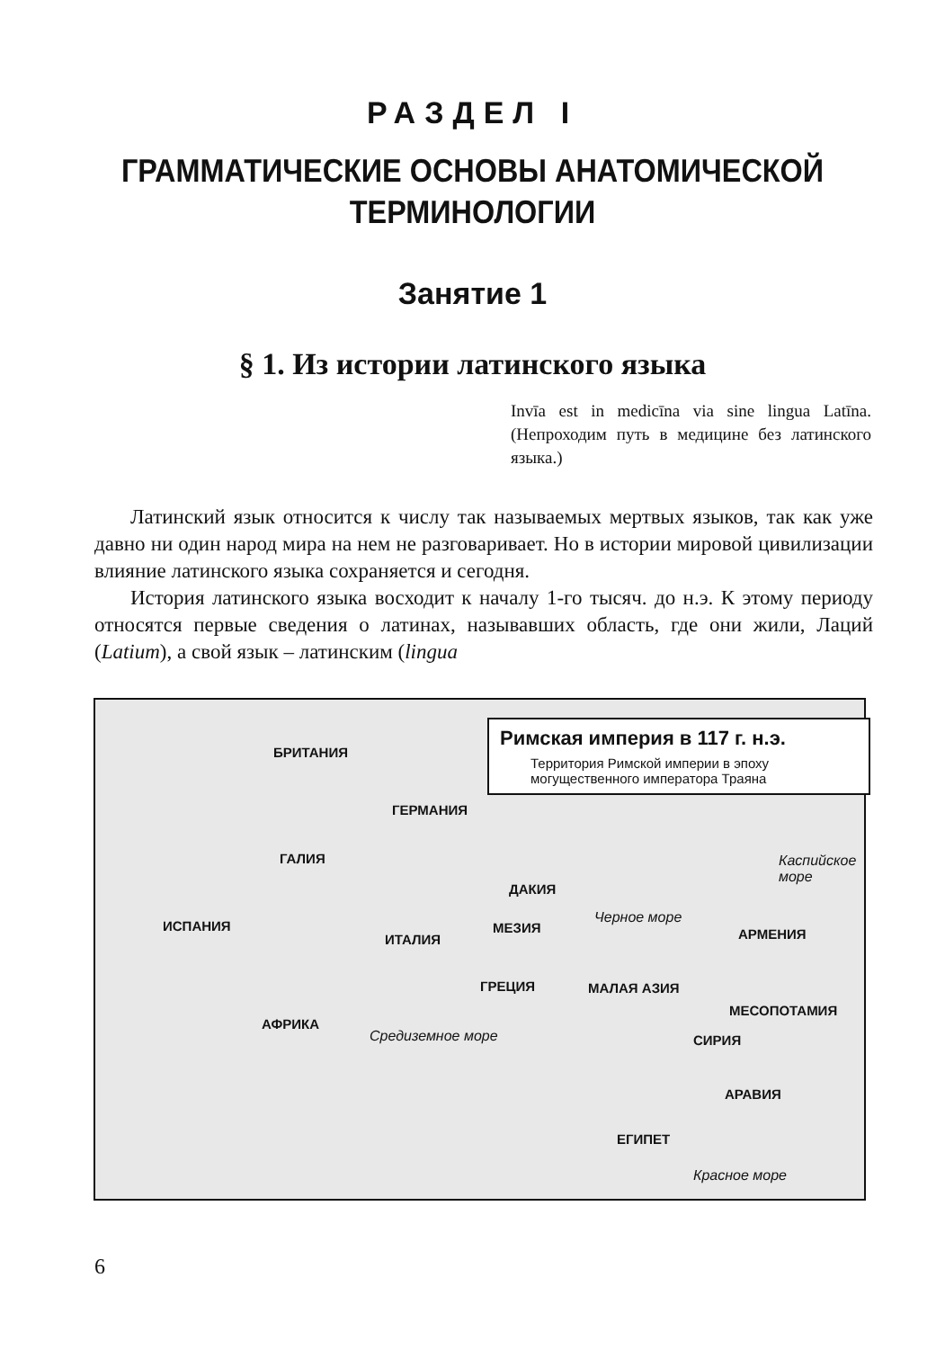РАЗДЕЛ I
ГРАММАТИЧЕСКИЕ ОСНОВЫ АНАТОМИЧЕСКОЙ
ТЕРМИНОЛОГИИ
Занятие 1
§ 1. Из истории латинского языка
Invīa est in medicīna via sine lingua Latīna. (Непроходим путь в медицине без латинского языка.)
Латинский язык относится к числу так называемых мертвых языков, так как уже давно ни один народ мира на нем не разговаривает. Но в истории мировой цивилизации влияние латинского языка сохраняется и сегодня.
История латинского языка восходит к началу 1-го тысяч. до н.э. К этому периоду относятся первые сведения о латинах, называвших область, где они жили, Лаций (Latium), а свой язык – латинским (lingua
Римская империя в 117 г. н.э.
Территория Римской империи в эпоху могущественного императора Траяна
БРИТАНИЯ
ГЕРМАНИЯ
ГАЛИЯ
ДАКИЯ
Черное море ИСПАНИЯ МЕЗИЯ АРМЕНИЯ ИТАЛИЯ
ГРЕЦИЯ МАЛАЯ АЗИЯ
МЕСОПОТАМИЯ
АФРИКА
Средиземное море СИРИЯ
АРАВИЯ
ЕГИПЕТ
Красное море
Каспийское море
6